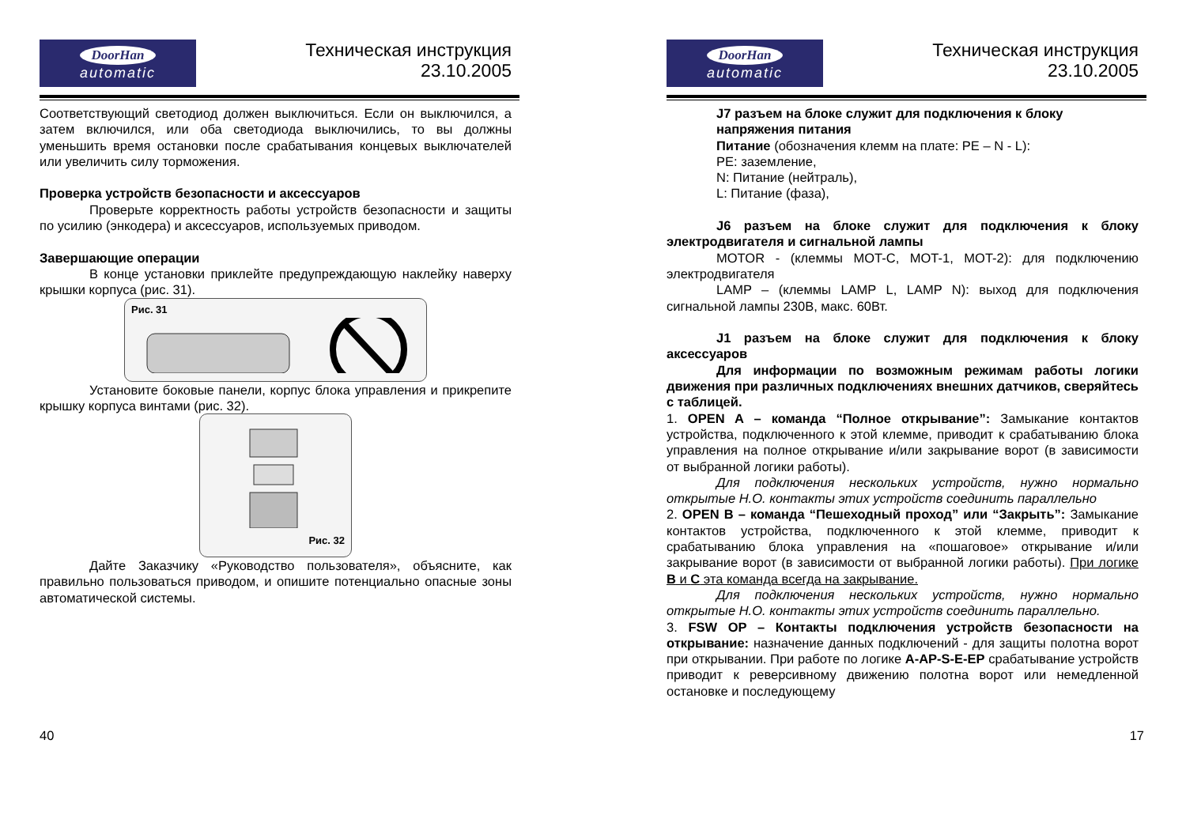DoorHan
automatic
Техническая инструкция
23.10.2005
Соответствующий светодиод должен выключиться. Если он выключился, а затем включился, или оба светодиода выключились, то вы должны уменьшить время остановки после срабатывания концевых выключателей или увеличить силу торможения.
Проверка устройств безопасности и аксессуаров
Проверьте корректность работы устройств безопасности и защиты по усилию (энкодера) и аксессуаров, используемых приводом.
Завершающие операции
В конце установки приклейте предупреждающую наклейку наверху крышки корпуса (рис. 31).
Рис. 31
Установите боковые панели, корпус блока управления и прикрепите крышку корпуса винтами (рис. 32).
Рис. 32
Дайте Заказчику «Руководство пользователя», объясните, как правильно пользоваться приводом, и опишите потенциально опасные зоны автоматической системы.
40
DoorHan
automatic
Техническая инструкция
23.10.2005
J7 разъем на блоке служит для подключения к блоку напряжения питания
Питание (обозначения клемм на плате: PE – N - L):
PE: заземление,
N: Питание (нейтраль),
L: Питание (фаза),
J6 разъем на блоке служит для подключения к блоку электродвигателя и сигнальной лампы
MOTOR - (клеммы MOT-C, MOT-1, MOT-2): для подключению электродвигателя
LAMP – (клеммы LAMP L, LAMP N): выход для подключения сигнальной лампы 230В, макс. 60Вт.
J1 разъем на блоке служит для подключения к блоку аксессуаров
Для информации по возможным режимам работы логики движения при различных подключениях внешних датчиков, сверяйтесь с таблицей.
1. OPEN A – команда “Полное открывание”: Замыкание контактов устройства, подключенного к этой клемме, приводит к срабатыванию блока управления на полное открывание и/или закрывание ворот (в зависимости от выбранной логики работы).
Для подключения нескольких устройств, нужно нормально открытые Н.О. контакты этих устройств соединить параллельно
2. OPEN B – команда “Пешеходный проход” или “Закрыть”: Замыкание контактов устройства, подключенного к этой клемме, приводит к срабатыванию блока управления на «пошаговое» открывание и/или закрывание ворот (в зависимости от выбранной логики работы). При логике B и C эта команда всегда на закрывание.
Для подключения нескольких устройств, нужно нормально открытые Н.О. контакты этих устройств соединить параллельно.
3. FSW OP – Контакты подключения устройств безопасности на открывание: назначение данных подключений - для защиты полотна ворот при открывании. При работе по логике A-AP-S-E-EP срабатывание устройств приводит к реверсивному движению полотна ворот или немедленной остановке и последующему
17